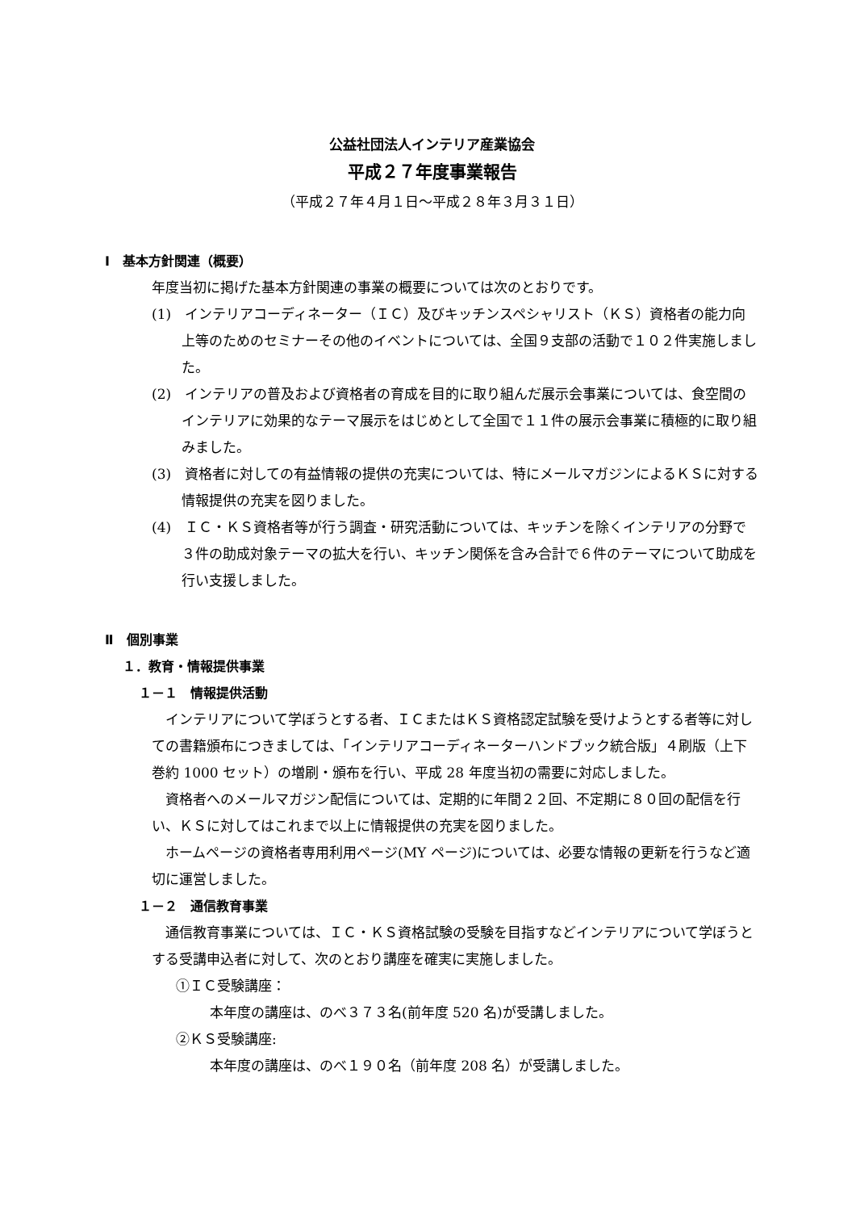公益社団法人インテリア産業協会
平成２７年度事業報告
（平成２７年４月１日～平成２８年３月３１日）
Ⅰ　基本方針関連（概要）
年度当初に掲げた基本方針関連の事業の概要については次のとおりです。
(1)　インテリアコーディネーター（ＩＣ）及びキッチンスペシャリスト（ＫＳ）資格者の能力向上等のためのセミナーその他のイベントについては、全国９支部の活動で１０２件実施しました。
(2)　インテリアの普及および資格者の育成を目的に取り組んだ展示会事業については、食空間のインテリアに効果的なテーマ展示をはじめとして全国で１１件の展示会事業に積極的に取り組みました。
(3)　資格者に対しての有益情報の提供の充実については、特にメールマガジンによるＫＳに対する情報提供の充実を図りました。
(4)　ＩＣ・ＫＳ資格者等が行う調査・研究活動については、キッチンを除くインテリアの分野で３件の助成対象テーマの拡大を行い、キッチン関係を含み合計で６件のテーマについて助成を行い支援しました。
Ⅱ　個別事業
１．教育・情報提供事業
１－１　情報提供活動
　インテリアについて学ぼうとする者、ＩＣまたはＫＳ資格認定試験を受けようとする者等に対しての書籍頒布につきましては、「インテリアコーディネーターハンドブック統合版」４刷版（上下巻約 1000 セット）の増刷・頒布を行い、平成 28 年度当初の需要に対応しました。
　資格者へのメールマガジン配信については、定期的に年間２２回、不定期に８０回の配信を行い、ＫＳに対してはこれまで以上に情報提供の充実を図りました。
　ホームページの資格者専用利用ページ(MY ページ)については、必要な情報の更新を行うなど適切に運営しました。
１－２　通信教育事業
　通信教育事業については、ＩＣ・ＫＳ資格試験の受験を目指すなどインテリアについて学ぼうとする受講申込者に対して、次のとおり講座を確実に実施しました。
①ＩＣ受験講座：
本年度の講座は、のべ３７３名(前年度 520 名)が受講しました。
②ＫＳ受験講座:
本年度の講座は、のべ１９０名（前年度 208 名）が受講しました。